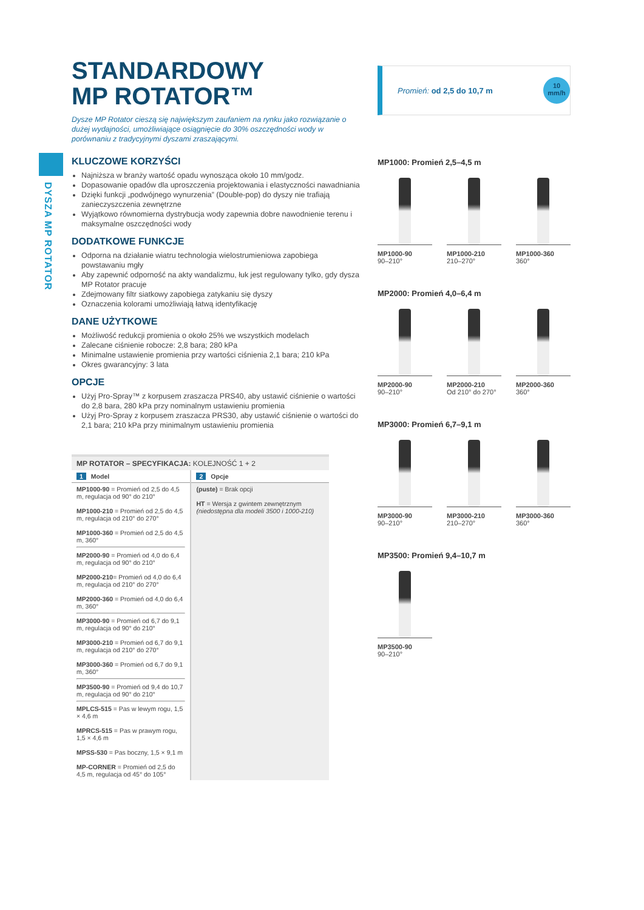DYSZA MP ROTATOR
STANDARDOWY
MP ROTATOR™
Dysze MP Rotator cieszą się największym zaufaniem na rynku jako rozwiązanie o dużej wydajności, umożliwiające osiągnięcie do 30% oszczędności wody w porównaniu z tradycyjnymi dyszami zraszającymi.
KLUCZOWE KORZYŚCI
Najniższa w branży wartość opadu wynosząca około 10 mm/godz.
Dopasowanie opadów dla uproszczenia projektowania i elastyczności nawadniania
Dzięki funkcji „podwójnego wynurzenia” (Double-pop) do dyszy nie trafiają zanieczyszczenia zewnętrzne
Wyjątkowo równomierna dystrybucja wody zapewnia dobre nawodnienie terenu i maksymalne oszczędności wody
DODATKOWE FUNKCJE
Odporna na działanie wiatru technologia wielostrumieniowa zapobiega powstawaniu mgły
Aby zapewnić odporność na akty wandalizmu, łuk jest regulowany tylko, gdy dysza MP Rotator pracuje
Zdejmowany filtr siatkowy zapobiega zatykaniu się dyszy
Oznaczenia kolorami umożliwiają łatwą identyfikację
DANE UŻYTKOWE
Możliwość redukcji promienia o około 25% we wszystkich modelach
Zalecane ciśnienie robocze: 2,8 bara; 280 kPa
Minimalne ustawienie promienia przy wartości ciśnienia 2,1 bara; 210 kPa
Okres gwarancyjny: 3 lata
OPCJE
Użyj Pro-Spray™ z korpusem zraszacza PRS40, aby ustawić ciśnienie o wartości do 2,8 bara, 280 kPa przy nominalnym ustawieniu promienia
Użyj Pro-Spray z korpusem zraszacza PRS30, aby ustawić ciśnienie o wartości do 2,1 bara; 210 kPa przy minimalnym ustawieniu promienia
| MP ROTATOR – SPECYFIKACJA: KOLEJNOŚĆ 1 + 2 | |
| --- | --- |
| 1 Model | 2 Opcje |
| MP1000-90 = Promień od 2,5 do 4,5 m, regulacja od 90° do 210° MP1000-210 = Promień od 2,5 do 4,5 m, regulacja od 210° do 270° MP1000-360 = Promień od 2,5 do 4,5 m, 360° MP2000-90 = Promień od 4,0 do 6,4 m, regulacja od 90° do 210° MP2000-210 = Promień od 4,0 do 6,4 m, regulacja od 210° do 270° MP2000-360 = Promień od 4,0 do 6,4 m, 360° MP3000-90 = Promień od 6,7 do 9,1 m, regulacja od 90° do 210° MP3000-210 = Promień od 6,7 do 9,1 m, regulacja od 210° do 270° MP3000-360 = Promień od 6,7 do 9,1 m, 360° MP3500-90 = Promień od 9,4 do 10,7 m, regulacja od 90° do 210° MPLCS-515 = Pas w lewym rogu, 1,5 × 4,6 m MPRCS-515 = Pas w prawym rogu, 1,5 × 4,6 m MPSS-530 = Pas boczny, 1,5 × 9,1 m MP-CORNER = Promień od 2,5 do 4,5 m, regulacja od 45° do 105° | (puste) = Brak opcji HT = Wersja z gwintem zewnętrznym (niedostępna dla modeli 3500 i 1000-210) |
Promień: od 2,5 do 10,7 m
10
mm/h
MP1000: Promień 2,5–4,5 m
MP1000-90
90–210°
MP1000-210
210–270°
MP1000-360
360°
MP2000: Promień 4,0–6,4 m
MP2000-90
90–210°
MP2000-210
Od 210° do 270°
MP2000-360
360°
MP3000: Promień 6,7–9,1 m
MP3000-90
90–210°
MP3000-210
210–270°
MP3000-360
360°
MP3500: Promień 9,4–10,7 m
MP3500-90
90–210°